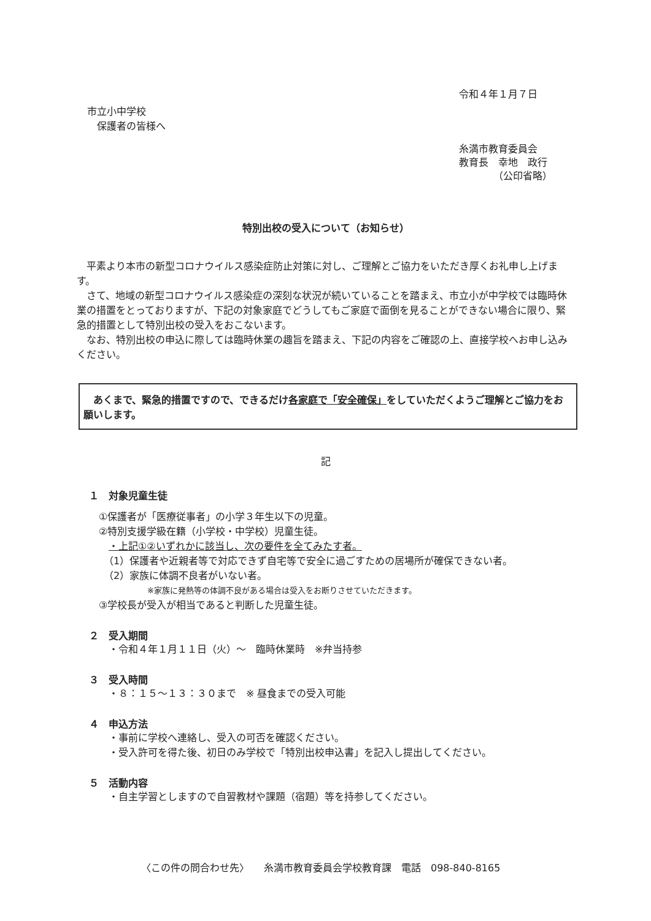令和４年１月７日
市立小中学校
　保護者の皆様へ
糸満市教育委員会
教育長　幸地　政行
　　　　（公印省略）
特別出校の受入について（お知らせ）
平素より本市の新型コロナウイルス感染症防止対策に対し、ご理解とご協力をいただき厚くお礼申し上げます。
さて、地域の新型コロナウイルス感染症の深刻な状況が続いていることを踏まえ、市立小が中学校では臨時休業の措置をとっておりますが、下記の対象家庭でどうしてもご家庭で面倒を見ることができない場合に限り、緊急的措置として特別出校の受入をおこないます。
なお、特別出校の申込に際しては臨時休業の趣旨を踏まえ、下記の内容をご確認の上、直接学校へお申し込みください。
　あくまで、緊急的措置ですので、できるだけ各家庭で「安全確保」をしていただくようご理解とご協力をお願いします。
記
１　対象児童生徒
　①保護者が「医療従事者」の小学３年生以下の児童。
　②特別支援学級在籍（小学校・中学校）児童生徒。
　　・上記①②いずれかに該当し、次の要件を全てみたす者。
　　（1）保護者や近親者等で対応できず自宅等で安全に過ごすための居場所が確保できない者。
　　（2）家族に体調不良者がいない者。
※家族に発熱等の体調不良がある場合は受入をお断りさせていただきます。
　③学校長が受入が相当であると判断した児童生徒。
２　受入期間
　　・令和４年１月１１日（火）～　臨時休業時　※弁当持参
３　受入時間
　　・８：１５～１３：３０まで　※ 昼食までの受入可能
４　申込方法
　　・事前に学校へ連絡し、受入の可否を確認ください。
　　・受入許可を得た後、初日のみ学校で「特別出校申込書」を記入し提出してください。
５　活動内容
　　・自主学習としますので自習教材や課題（宿題）等を持参してください。
〈この件の問合わせ先〉　　糸満市教育委員会学校教育課　電話　098-840-8165